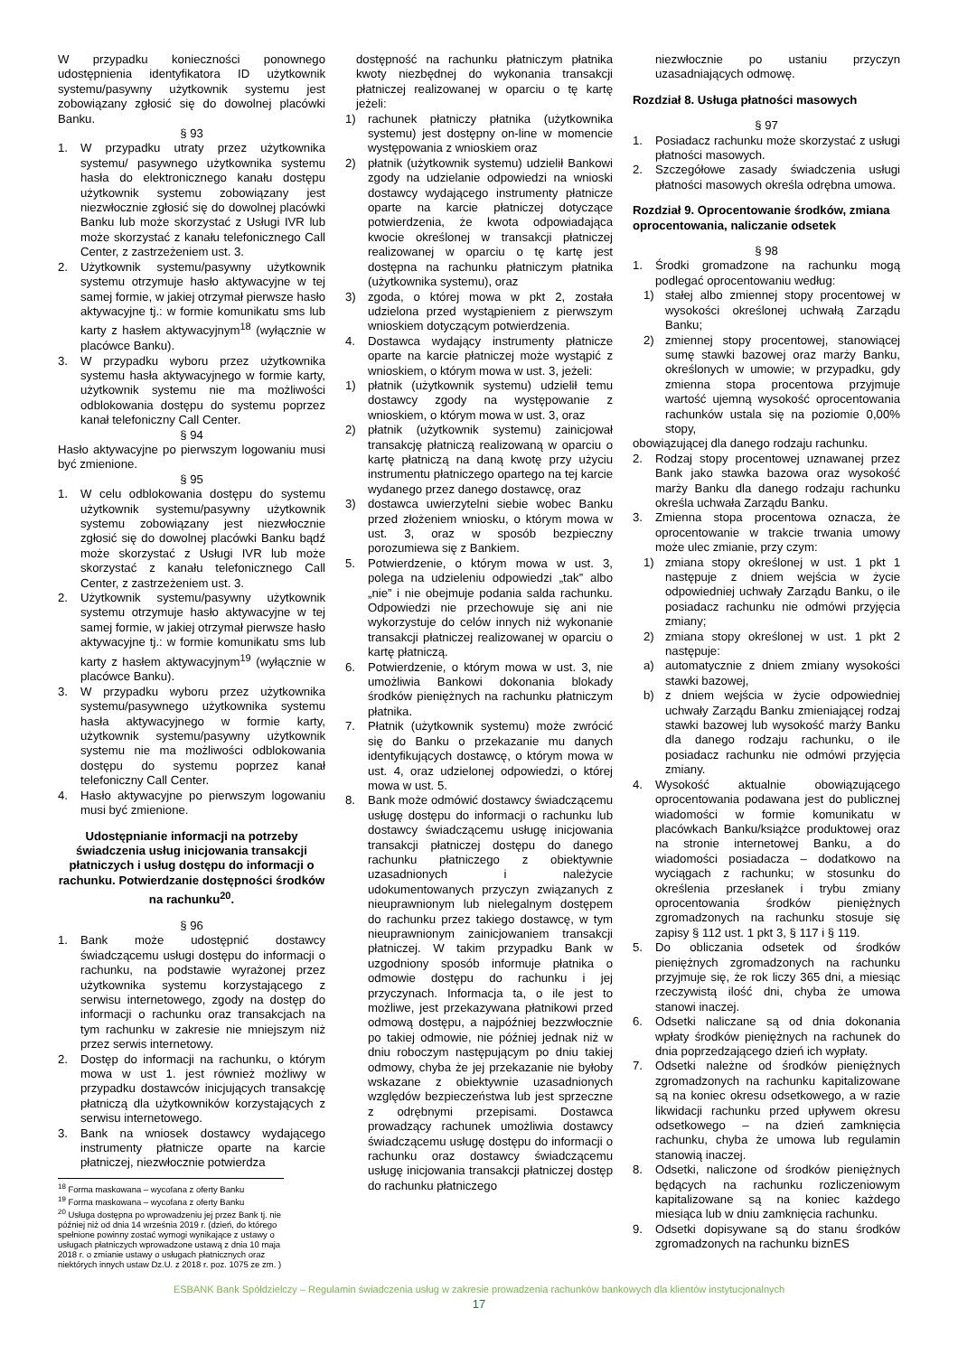W przypadku konieczności ponownego udostępnienia identyfikatora ID użytkownik systemu/pasywny użytkownik systemu jest zobowiązany zgłosić się do dowolnej placówki Banku.
§ 93
1. W przypadku utraty przez użytkownika systemu/ pasywnego użytkownika systemu hasła do elektronicznego kanału dostępu użytkownik systemu zobowiązany jest niezwłocznie zgłosić się do dowolnej placówki Banku lub może skorzystać z Usługi IVR lub może skorzystać z kanału telefonicznego Call Center, z zastrzeżeniem ust. 3.
2. Użytkownik systemu/pasywny użytkownik systemu otrzymuje hasło aktywacyjne w tej samej formie, w jakiej otrzymał pierwsze hasło aktywacyjne tj.: w formie komunikatu sms lub karty z hasłem aktywacyjnym<sup>18</sup> (wyłącznie w placówce Banku).
3. W przypadku wyboru przez użytkownika systemu hasła aktywacyjnego w formie karty, użytkownik systemu nie ma możliwości odblokowania dostępu do systemu poprzez kanał telefoniczny Call Center.
§ 94
Hasło aktywacyjne po pierwszym logowaniu musi być zmienione.
§ 95
1. W celu odblokowania dostępu do systemu użytkownik systemu/pasywny użytkownik systemu zobowiązany jest niezwłocznie zgłosić się do dowolnej placówki Banku bądź może skorzystać z Usługi IVR lub może skorzystać z kanału telefonicznego Call Center, z zastrzeżeniem ust. 3.
2. Użytkownik systemu/pasywny użytkownik systemu otrzymuje hasło aktywacyjne w tej samej formie, w jakiej otrzymał pierwsze hasło aktywacyjne tj.: w formie komunikatu sms lub karty z hasłem aktywacyjnym<sup>19</sup> (wyłącznie w placówce Banku).
3. W przypadku wyboru przez użytkownika systemu/pasywnego użytkownika systemu hasła aktywacyjnego w formie karty, użytkownik systemu/pasywny użytkownik systemu nie ma możliwości odblokowania dostępu do systemu poprzez kanał telefoniczny Call Center.
4. Hasło aktywacyjne po pierwszym logowaniu musi być zmienione.
Udostępnianie informacji na potrzeby świadczenia usług inicjowania transakcji płatniczych i usług dostępu do informacji o rachunku. Potwierdzanie dostępności środków na rachunku<sup>20</sup>.
§ 96
1. Bank może udostępnić dostawcy świadczącemu usługi dostępu do informacji o rachunku, na podstawie wyrażonej przez użytkownika systemu korzystającego z serwisu internetowego, zgody na dostęp do informacji o rachunku oraz transakcjach na tym rachunku w zakresie nie mniejszym niż przez serwis internetowy.
2. Dostęp do informacji na rachunku, o którym mowa w ust 1. jest również możliwy w przypadku dostawców inicjujących transakcję płatniczą dla użytkowników korzystających z serwisu internetowego.
3. Bank na wniosek dostawcy wydającego instrumenty płatnicze oparte na karcie płatniczej, niezwłocznie potwierdza
<sup>18</sup> Forma maskowana – wycofana z oferty Banku
<sup>19</sup> Forma maskowana – wycofana z oferty Banku
<sup>20</sup> Usługa dostępna po wprowadzeniu jej przez Bank tj. nie później niż od dnia 14 września 2019 r. (dzień, do którego spełnione powinny zostać wymogi wynikające z ustawy o usługach płatniczych wprowadzone ustawą z dnia 10 maja 2018 r. o zmianie ustawy o usługach płatnicznych oraz niektórych innych ustaw Dz.U. z 2018 r. poz. 1075 ze zm. )
dostępność na rachunku płatniczym płatnika kwoty niezbędnej do wykonania transakcji płatniczej realizowanej w oparciu o tę kartę jeżeli:
1) rachunek płatniczy płatnika (użytkownika systemu) jest dostępny on-line w momencie występowania z wnioskiem oraz
2) płatnik (użytkownik systemu) udzielił Bankowi zgody na udzielanie odpowiedzi na wnioski dostawcy wydającego instrumenty płatnicze oparte na karcie płatniczej dotyczące potwierdzenia, że kwota odpowiadająca kwocie określonej w transakcji płatniczej realizowanej w oparciu o tę kartę jest dostępna na rachunku płatniczym płatnika (użytkownika systemu), oraz
3) zgoda, o której mowa w pkt 2, została udzielona przed wystąpieniem z pierwszym wnioskiem dotyczącym potwierdzenia.
4. Dostawca wydający instrumenty płatnicze oparte na karcie płatniczej może wystąpić z wnioskiem, o którym mowa w ust. 3, jeżeli:
1) płatnik (użytkownik systemu) udzielił temu dostawcy zgody na występowanie z wnioskiem, o którym mowa w ust. 3, oraz
2) płatnik (użytkownik systemu) zainicjował transakcję płatniczą realizowaną w oparciu o kartę płatniczą na daną kwotę przy użyciu instrumentu płatniczego opartego na tej karcie wydanego przez danego dostawcę, oraz
3) dostawca uwierzytelni siebie wobec Banku przed złożeniem wniosku, o którym mowa w ust. 3, oraz w sposób bezpieczny porozumiewa się z Bankiem.
5. Potwierdzenie, o którym mowa w ust. 3, polega na udzieleniu odpowiedzi „tak” albo „nie” i nie obejmuje podania salda rachunku. Odpowiedzi nie przechowuje się ani nie wykorzystuje do celów innych niż wykonanie transakcji płatniczej realizowanej w oparciu o kartę płatniczą.
6. Potwierdzenie, o którym mowa w ust. 3, nie umożliwia Bankowi dokonania blokady środków pieniężnych na rachunku płatniczym płatnika.
7. Płatnik (użytkownik systemu) może zwrócić się do Banku o przekazanie mu danych identyfikujących dostawcę, o którym mowa w ust. 4, oraz udzielonej odpowiedzi, o której mowa w ust. 5.
8. Bank może odmówić dostawcy świadczącemu usługę dostępu do informacji o rachunku lub dostawcy świadczącemu usługę inicjowania transakcji płatniczej dostępu do danego rachunku płatniczego z obiektywnie uzasadnionych i należycie udokumentowanych przyczyn związanych z nieuprawnionym lub nielegalnym dostępem do rachunku przez takiego dostawcę, w tym nieuprawnionym zainicjowaniem transakcji płatniczej. W takim przypadku Bank w uzgodniony sposób informuje płatnika o odmowie dostępu do rachunku i jej przyczynach. Informacja ta, o ile jest to możliwe, jest przekazywana płatnikowi przed odmową dostępu, a najpóźniej bezzwłocznie po takiej odmowie, nie później jednak niż w dniu roboczym następującym po dniu takiej odmowy, chyba że jej przekazanie nie byłoby wskazane z obiektywnie uzasadnionych względów bezpieczeństwa lub jest sprzeczne z odrębnymi przepisami. Dostawca prowadzący rachunek umożliwia dostawcy świadczącemu usługę dostępu do informacji o rachunku oraz dostawcy świadczącemu usługę inicjowania transakcji płatniczej dostęp do rachunku płatniczego
niezwłocznie po ustaniu przyczyn uzasadniających odmowę.
Rozdział 8. Usługa płatności masowych
§ 97
1. Posiadacz rachunku może skorzystać z usługi płatności masowych.
2. Szczegółowe zasady świadczenia usługi płatności masowych określa odrębna umowa.
Rozdział 9. Oprocentowanie środków, zmiana oprocentowania, naliczanie odsetek
§ 98
1. Środki gromadzone na rachunku mogą podlegać oprocentowaniu według:
1) stałej albo zmiennej stopy procentowej w wysokości określonej uchwałą Zarządu Banku;
2) zmiennej stopy procentowej, stanowiącej sumę stawki bazowej oraz marży Banku, określonych w umowie; w przypadku, gdy zmienna stopa procentowa przyjmuje wartość ujemną wysokość oprocentowania rachunków ustala się na poziomie 0,00% stopy,
obowiązującej dla danego rodzaju rachunku.
2. Rodzaj stopy procentowej uznawanej przez Bank jako stawka bazowa oraz wysokość marży Banku dla danego rodzaju rachunku określa uchwała Zarządu Banku.
3. Zmienna stopa procentowa oznacza, że oprocentowanie w trakcie trwania umowy może ulec zmianie, przy czym:
1) zmiana stopy określonej w ust. 1 pkt 1 następuje z dniem wejścia w życie odpowiedniej uchwały Zarządu Banku, o ile posiadacz rachunku nie odmówi przyjęcia zmiany;
2) zmiana stopy określonej w ust. 1 pkt 2 następuje:
a) automatycznie z dniem zmiany wysokości stawki bazowej,
b) z dniem wejścia w życie odpowiedniej uchwały Zarządu Banku zmieniającej rodzaj stawki bazowej lub wysokość marży Banku dla danego rodzaju rachunku, o ile posiadacz rachunku nie odmówi przyjęcia zmiany.
4. Wysokość aktualnie obowiązującego oprocentowania podawana jest do publicznej wiadomości w formie komunikatu w placówkach Banku/książce produktowej oraz na stronie internetowej Banku, a do wiadomości posiadacza – dodatkowo na wyciągach z rachunku; w stosunku do określenia przesłanek i trybu zmiany oprocentowania środków pieniężnych zgromadzonych na rachunku stosuje się zapisy § 112 ust. 1 pkt 3, § 117 i § 119.
5. Do obliczania odsetek od środków pieniężnych zgromadzonych na rachunku przyjmuje się, że rok liczy 365 dni, a miesiąc rzeczywistą ilość dni, chyba że umowa stanowi inaczej.
6. Odsetki naliczane są od dnia dokonania wpłaty środków pieniężnych na rachunek do dnia poprzedzającego dzień ich wypłaty.
7. Odsetki należne od środków pieniężnych zgromadzonych na rachunku kapitalizowane są na koniec okresu odsetkowego, a w razie likwidacji rachunku przed upływem okresu odsetkowego – na dzień zamknięcia rachunku, chyba że umowa lub regulamin stanowią inaczej.
8. Odsetki, naliczone od środków pieniężnych będących na rachunku rozliczeniowym kapitalizowane są na koniec każdego miesiąca lub w dniu zamknięcia rachunku.
9. Odsetki dopisywane są do stanu środków zgromadzonych na rachunku biznES
ESBANK Bank Spółdzielczy – Regulamin świadczenia usług w zakresie prowadzenia rachunków bankowych dla klientów instytucjonalnych
17